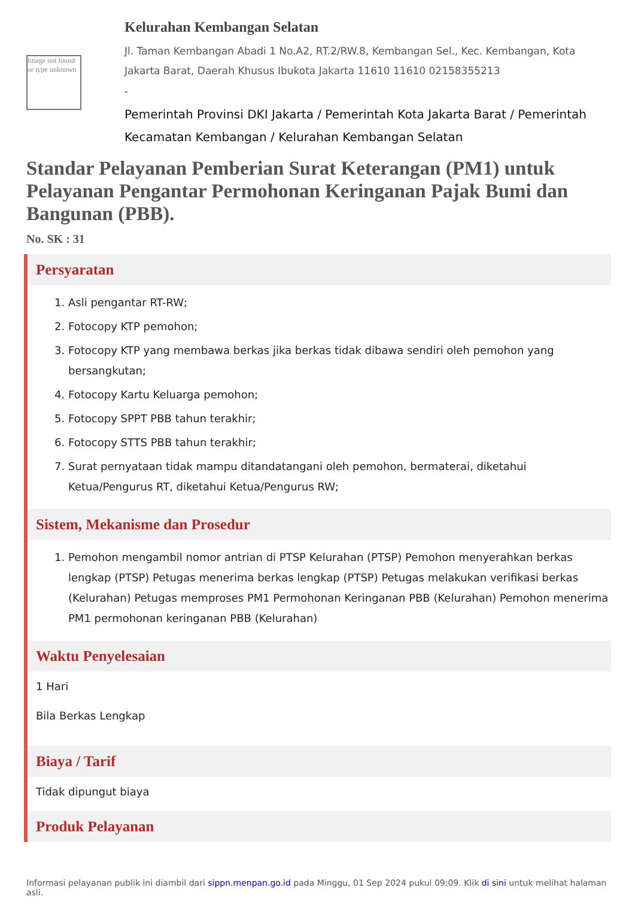Image not found or type unknown
Kelurahan Kembangan Selatan
Jl. Taman Kembangan Abadi 1 No.A2, RT.2/RW.8, Kembangan Sel., Kec. Kembangan, Kota Jakarta Barat, Daerah Khusus Ibukota Jakarta 11610 11610 02158355213
-
Pemerintah Provinsi DKI Jakarta / Pemerintah Kota Jakarta Barat / Pemerintah Kecamatan Kembangan / Kelurahan Kembangan Selatan
Standar Pelayanan Pemberian Surat Keterangan (PM1) untuk Pelayanan Pengantar Permohonan Keringanan Pajak Bumi dan Bangunan (PBB).
No. SK : 31
Persyaratan
1. Asli pengantar RT-RW;
2. Fotocopy KTP pemohon;
3. Fotocopy KTP yang membawa berkas jika berkas tidak dibawa sendiri oleh pemohon yang bersangkutan;
4. Fotocopy Kartu Keluarga pemohon;
5. Fotocopy SPPT PBB tahun terakhir;
6. Fotocopy STTS PBB tahun terakhir;
7. Surat pernyataan tidak mampu ditandatangani oleh pemohon, bermaterai, diketahui Ketua/Pengurus RT, diketahui Ketua/Pengurus RW;
Sistem, Mekanisme dan Prosedur
1. Pemohon mengambil nomor antrian di PTSP Kelurahan (PTSP) Pemohon menyerahkan berkas lengkap (PTSP) Petugas menerima berkas lengkap (PTSP) Petugas melakukan verifikasi berkas (Kelurahan) Petugas memproses PM1 Permohonan Keringanan PBB (Kelurahan) Pemohon menerima PM1 permohonan keringanan PBB (Kelurahan)
Waktu Penyelesaian
1 Hari
Bila Berkas Lengkap
Biaya / Tarif
Tidak dipungut biaya
Produk Pelayanan
Informasi pelayanan publik ini diambil dari sippn.menpan.go.id pada Minggu, 01 Sep 2024 pukul 09:09. Klik di sini untuk melihat halaman asli.